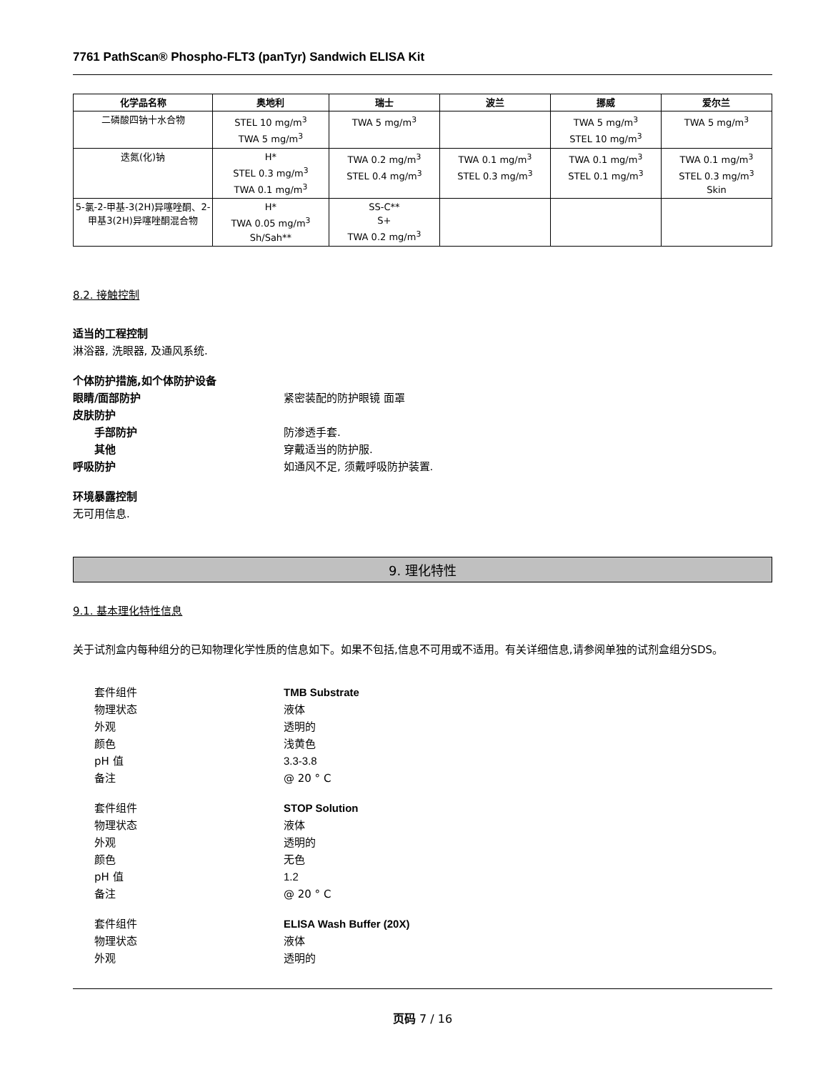7761 PathScan® Phospho-FLT3 (panTyr) Sandwich ELISA Kit
| 化学品名称 | 奥地利 | 瑞士 | 波兰 | 挪威 | 爱尔兰 |
| --- | --- | --- | --- | --- | --- |
| 二磷酸四钠十水合物 | STEL 10 mg/m<sup>3</sup> TWA 5 mg/m<sup>3</sup> | TWA 5 mg/m<sup>3</sup> | | TWA 5 mg/m<sup>3</sup> STEL 10 mg/m<sup>3</sup> | TWA 5 mg/m<sup>3</sup> |
| 迭氮(化)钠 | H* STEL 0.3 mg/m<sup>3</sup> TWA 0.1 mg/m<sup>3</sup> | TWA 0.2 mg/m<sup>3</sup> STEL 0.4 mg/m<sup>3</sup> | TWA 0.1 mg/m<sup>3</sup> STEL 0.3 mg/m<sup>3</sup> | TWA 0.1 mg/m<sup>3</sup> STEL 0.1 mg/m<sup>3</sup> | TWA 0.1 mg/m<sup>3</sup> STEL 0.3 mg/m<sup>3</sup> Skin |
| 5-氯-2-甲基-3(2H)异噻唑酮、2-甲基3(2H)异噻唑酮混合物 | H* TWA 0.05 mg/m<sup>3</sup> Sh/Sah** | SS-C** S+ TWA 0.2 mg/m<sup>3</sup> | | | |
8.2. 接触控制
适当的工程控制
淋浴器, 洗眼器, 及通风系统.
个体防护措施,如个体防护设备
眼睛/面部防护 紧密装配的防护眼镜 面罩
皮肤防护
手部防护 防渗透手套.
其他 穿戴适当的防护服.
呼吸防护 如通风不足, 须戴呼吸防护装置.
环境暴露控制
无可用信息.
9. 理化特性
9.1. 基本理化特性信息
关于试剂盒内每种组分的已知物理化学性质的信息如下。如果不包括,信息不可用或不适用。有关详细信息,请参阅单独的试剂盒组分SDS。
套件组件 TMB Substrate
物理状态 液体
外观 透明的
颜色 浅黄色
pH 值 3.3-3.8
备注 @ 20 ° C
套件组件 STOP Solution
物理状态 液体
外观 透明的
颜色 无色
pH 值 1.2
备注 @ 20 ° C
套件组件 ELISA Wash Buffer (20X)
物理状态 液体
外观 透明的
页码 7 / 16